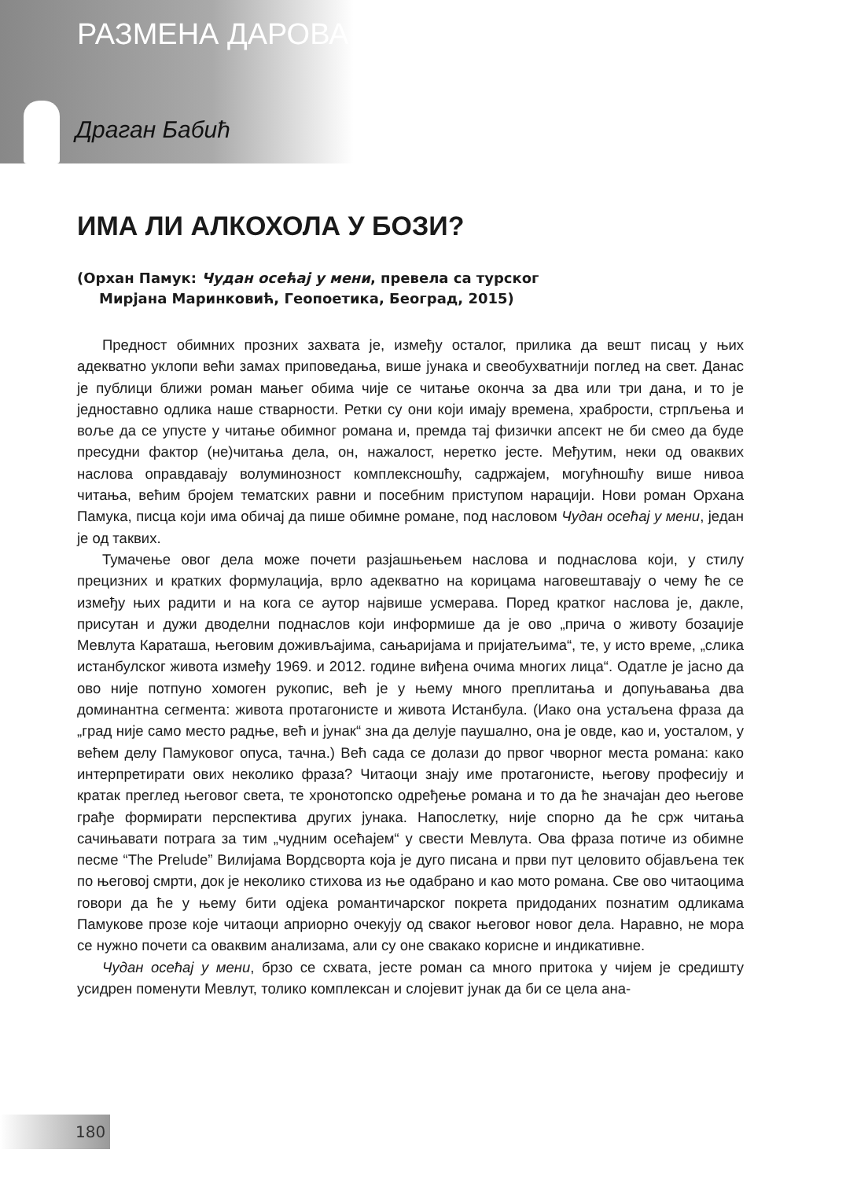РАЗМЕНА ДАРОВА
Драган Бабић
ИМА ЛИ АЛКОХОЛА У БОЗИ?
(Орхан Памук: Чудан осећај у мени, превела са турског
Мирјана Маринковић, Геопоетика, Београд, 2015)
Предност обимних прозних захвата је, између осталог, прилика да вешт писац у њих адекватно уклопи већи замах приповедања, више јунака и свеобухватнији поглед на свет. Данас је публици ближи роман мањег обима чије се читање оконча за два или три дана, и то је једноставно одлика наше стварности. Ретки су они који имају времена, храбрости, стрпљења и воље да се упусте у читање обимног романа и, премда тај физички апсект не би смео да буде пресудни фактор (не)читања дела, он, нажалост, неретко јесте. Међутим, неки од оваквих наслова оправдавају волуминозност комплексношћу, садржајем, могућношћу више нивоа читања, већим бројем тематских равни и посебним приступом нарацији. Нови роман Орхана Памука, писца који има обичај да пише обимне романе, под насловом Чудан осећај у мени, један је од таквих.
Тумачење овог дела може почети разјашњењем наслова и поднаслова који, у стилу прецизних и кратких формулација, врло адекватно на корицама наговештавају о чему ће се између њих радити и на кога се аутор највише усмерава. Поред кратког наслова је, дакле, присутан и дужи дводелни поднаслов који информише да је ово „прича о животу бозаџије Мевлута Караташа, његовим доживљајима, сањаријама и пријатељима“, те, у исто време, „слика истанбулског живота између 1969. и 2012. године виђена очима многих лица“. Одатле је јасно да ово није потпуно хомоген рукопис, већ је у њему много преплитања и допуњавања два доминантна сегмента: живота протагонисте и живота Истанбула. (Иако она устаљена фраза да „град није само место радње, већ и јунак“ зна да делује паушално, она је овде, као и, уосталом, у већем делу Памуковог опуса, тачна.) Већ сада се долази до првог чворног места романа: како интерпретирати ових неколико фраза? Читаоци знају име протагонисте, његову професију и кратак преглед његовог света, те хронотопско одређење романа и то да ће значајан део његове грађе формирати перспектива других јунака. Напослетку, није спорно да ће срж читања сачињавати потрага за тим „чудним осећајем“ у свести Мевлута. Ова фраза потиче из обимне песме “The Prelude” Вилијама Вордсворта која је дуго писана и први пут целовито објављена тек по његовој смрти, док је неколико стихова из ње одабрано и као мото романа. Све ово читаоцима говори да ће у њему бити одјека романтичарског покрета придоданих познатим одликама Памукове прозе које читаоци априорно очекују од сваког његовог новог дела. Наравно, не мора се нужно почети са оваквим анализама, али су оне свакако корисне и индикативне.
Чудан осећај у мени, брзо се схвата, јесте роман са много притока у чијем је средишту усидрен поменути Мевлут, толико комплексан и слојевит јунак да би се цела ана-
180